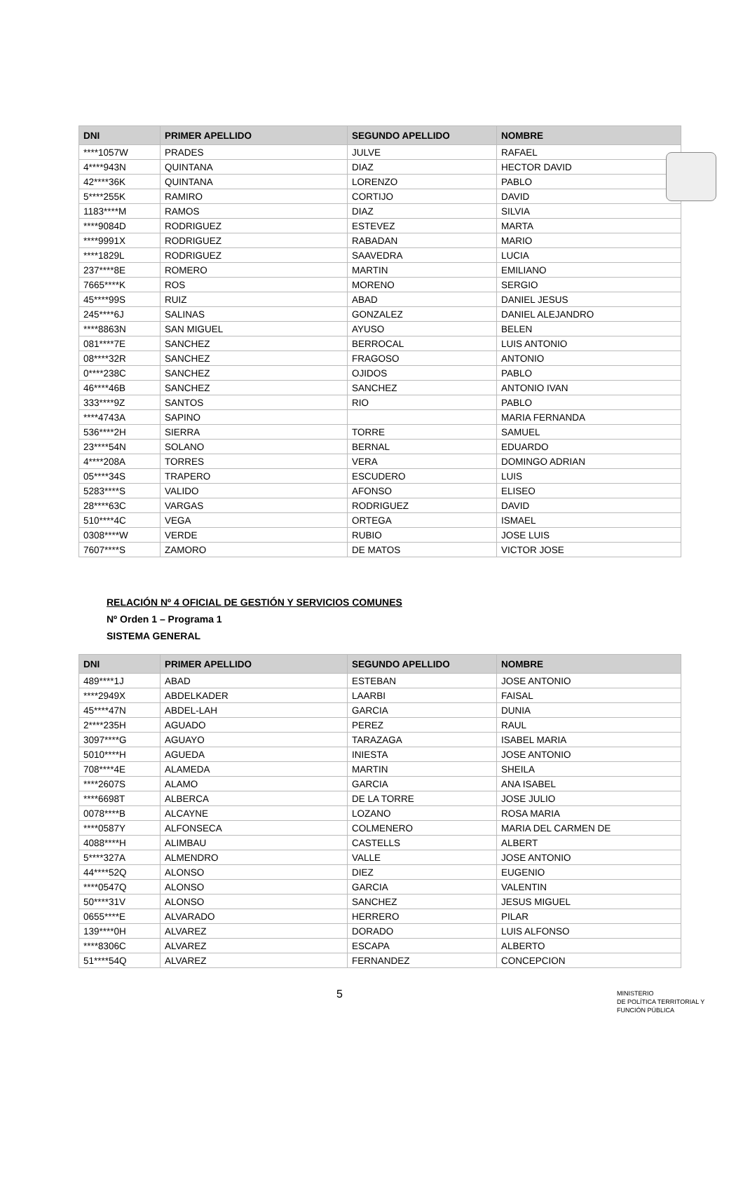| DNI | PRIMER APELLIDO | SEGUNDO APELLIDO | NOMBRE |
| --- | --- | --- | --- |
| ****1057W | PRADES | JULVE | RAFAEL |
| 4****943N | QUINTANA | DIAZ | HECTOR DAVID |
| 42****36K | QUINTANA | LORENZO | PABLO |
| 5****255K | RAMIRO | CORTIJO | DAVID |
| 1183****M | RAMOS | DIAZ | SILVIA |
| ****9084D | RODRIGUEZ | ESTEVEZ | MARTA |
| ****9991X | RODRIGUEZ | RABADAN | MARIO |
| ****1829L | RODRIGUEZ | SAAVEDRA | LUCIA |
| 237****8E | ROMERO | MARTIN | EMILIANO |
| 7665****K | ROS | MORENO | SERGIO |
| 45****99S | RUIZ | ABAD | DANIEL JESUS |
| 245****6J | SALINAS | GONZALEZ | DANIEL ALEJANDRO |
| ****8863N | SAN MIGUEL | AYUSO | BELEN |
| 081****7E | SANCHEZ | BERROCAL | LUIS ANTONIO |
| 08****32R | SANCHEZ | FRAGOSO | ANTONIO |
| 0****238C | SANCHEZ | OJIDOS | PABLO |
| 46****46B | SANCHEZ | SANCHEZ | ANTONIO IVAN |
| 333****9Z | SANTOS | RIO | PABLO |
| ****4743A | SAPINO | | MARIA FERNANDA |
| 536****2H | SIERRA | TORRE | SAMUEL |
| 23****54N | SOLANO | BERNAL | EDUARDO |
| 4****208A | TORRES | VERA | DOMINGO ADRIAN |
| 05****34S | TRAPERO | ESCUDERO | LUIS |
| 5283****S | VALIDO | AFONSO | ELISEO |
| 28****63C | VARGAS | RODRIGUEZ | DAVID |
| 510****4C | VEGA | ORTEGA | ISMAEL |
| 0308****W | VERDE | RUBIO | JOSE LUIS |
| 7607****S | ZAMORO | DE MATOS | VICTOR JOSE |
RELACIÓN Nº 4 OFICIAL DE GESTIÓN Y SERVICIOS COMUNES
Nº Orden 1 – Programa 1
SISTEMA GENERAL
| DNI | PRIMER APELLIDO | SEGUNDO APELLIDO | NOMBRE |
| --- | --- | --- | --- |
| 489****1J | ABAD | ESTEBAN | JOSE ANTONIO |
| ****2949X | ABDELKADER | LAARBI | FAISAL |
| 45****47N | ABDEL-LAH | GARCIA | DUNIA |
| 2****235H | AGUADO | PEREZ | RAUL |
| 3097****G | AGUAYO | TARAZAGA | ISABEL MARIA |
| 5010****H | AGUEDA | INIESTA | JOSE ANTONIO |
| 708****4E | ALAMEDA | MARTIN | SHEILA |
| ****2607S | ALAMO | GARCIA | ANA ISABEL |
| ****6698T | ALBERCA | DE LA TORRE | JOSE JULIO |
| 0078****B | ALCAYNE | LOZANO | ROSA MARIA |
| ****0587Y | ALFONSECA | COLMENERO | MARIA DEL CARMEN DE |
| 4088****H | ALIMBAU | CASTELLS | ALBERT |
| 5****327A | ALMENDRO | VALLE | JOSE ANTONIO |
| 44****52Q | ALONSO | DIEZ | EUGENIO |
| ****0547Q | ALONSO | GARCIA | VALENTIN |
| 50****31V | ALONSO | SANCHEZ | JESUS MIGUEL |
| 0655****E | ALVARADO | HERRERO | PILAR |
| 139****0H | ALVAREZ | DORADO | LUIS ALFONSO |
| ****8306C | ALVAREZ | ESCAPA | ALBERTO |
| 51****54Q | ALVAREZ | FERNANDEZ | CONCEPCION |
5
MINISTERIO
DE POLÍTICA TERRITORIAL Y
FUNCIÓN PÚBLICA